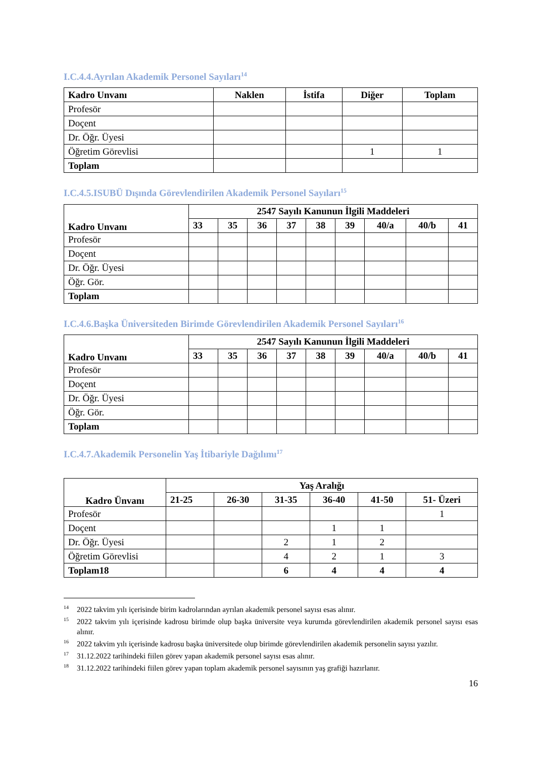I.C.4.4.Ayrılan Akademik Personel Sayıları<sup>14</sup>
| Kadro Unvanı | Naklen | İstifa | Diğer | Toplam |
| --- | --- | --- | --- | --- |
| Profesör | | | | |
| Doçent | | | | |
| Dr. Öğr. Üyesi | | | | |
| Öğretim Görevlisi | | | 1 | 1 |
| Toplam | | | | |
I.C.4.5.ISUBÜ Dışında Görevlendirilen Akademik Personel Sayıları<sup>15</sup>
| Kadro Unvanı | 2547 Sayılı Kanunun İlgili Maddeleri | | | | | | | | |
| --- | --- | --- | --- | --- | --- | --- | --- | --- | --- |
| | 33 | 35 | 36 | 37 | 38 | 39 | 40/a | 40/b | 41 |
| Profesör | | | | | | | | | |
| Doçent | | | | | | | | | |
| Dr. Öğr. Üyesi | | | | | | | | | |
| Öğr. Gör. | | | | | | | | | |
| Toplam | | | | | | | | | |
I.C.4.6.Başka Üniversiteden Birimde Görevlendirilen Akademik Personel Sayıları<sup>16</sup>
| Kadro Unvanı | 2547 Sayılı Kanunun İlgili Maddeleri | | | | | | | | |
| --- | --- | --- | --- | --- | --- | --- | --- | --- | --- |
| | 33 | 35 | 36 | 37 | 38 | 39 | 40/a | 40/b | 41 |
| Profesör | | | | | | | | | |
| Doçent | | | | | | | | | |
| Dr. Öğr. Üyesi | | | | | | | | | |
| Öğr. Gör. | | | | | | | | | |
| Toplam | | | | | | | | | |
I.C.4.7.Akademik Personelin Yaş İtibariyle Dağılımı<sup>17</sup>
| Kadro Ünvanı | Yaş Aralığı | | | | | |
| --- | --- | --- | --- | --- | --- | --- |
| | 21-25 | 26-30 | 31-35 | 36-40 | 41-50 | 51- Üzeri |
| Profesör | | | | | | 1 |
| Doçent | | | | 1 | 1 | |
| Dr. Öğr. Üyesi | | | 2 | 1 | 2 | |
| Öğretim Görevlisi | | | 4 | 2 | 1 | 3 |
| Toplam18 | | | 6 | 4 | 4 | 4 |
<sup>14</sup> 2022 takvim yılı içerisinde birim kadrolarından ayrılan akademik personel sayısı esas alınır.
<sup>15</sup> 2022 takvim yılı içerisinde kadrosu birimde olup başka üniversite veya kurumda görevlendirilen akademik personel sayısı esas alınır.
<sup>16</sup> 2022 takvim yılı içerisinde kadrosu başka üniversitede olup birimde görevlendirilen akademik personelin sayısı yazılır.
<sup>17</sup> 31.12.2022 tarihindeki fiilen görev yapan akademik personel sayısı esas alınır.
<sup>18</sup> 31.12.2022 tarihindeki fiilen görev yapan toplam akademik personel sayısının yaş grafiği hazırlanır.
16